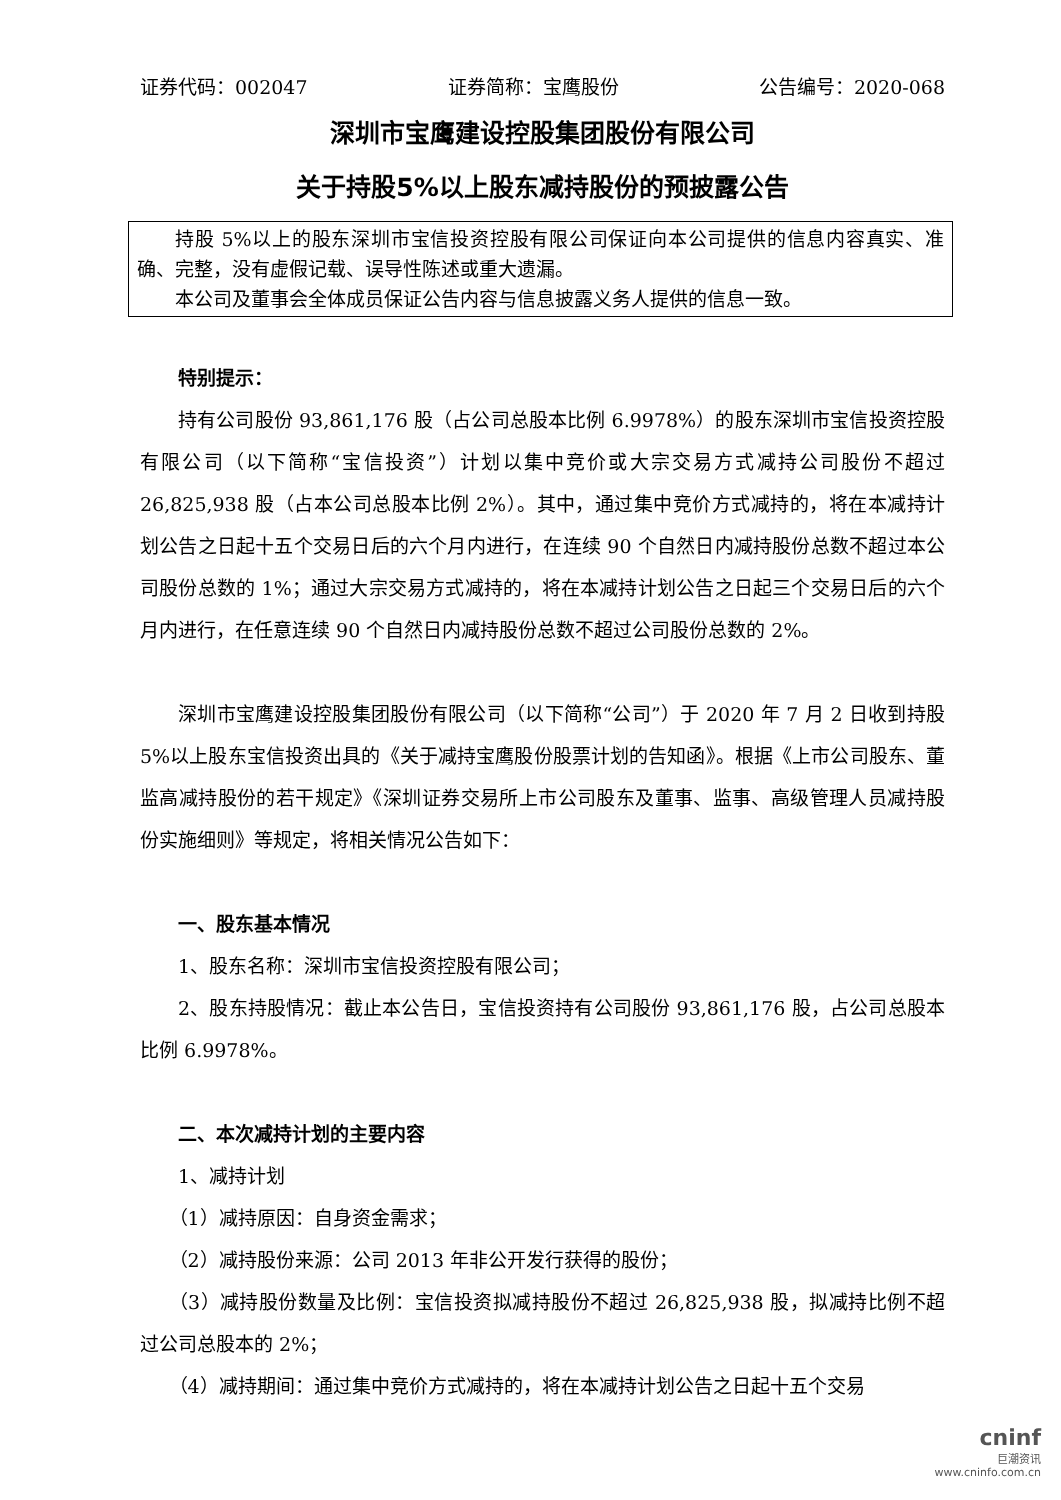证券代码：002047 证券简称：宝鹰股份 公告编号：2020-068
深圳市宝鹰建设控股集团股份有限公司
关于持股5%以上股东减持股份的预披露公告
持股 5%以上的股东深圳市宝信投资控股有限公司保证向本公司提供的信息内容真实、准确、完整，没有虚假记载、误导性陈述或重大遗漏。
本公司及董事会全体成员保证公告内容与信息披露义务人提供的信息一致。
特别提示：
持有公司股份 93,861,176 股（占公司总股本比例 6.9978%）的股东深圳市宝信投资控股有限公司（以下简称“宝信投资”）计划以集中竞价或大宗交易方式减持公司股份不超过 26,825,938 股（占本公司总股本比例 2%）。其中，通过集中竞价方式减持的，将在本减持计划公告之日起十五个交易日后的六个月内进行，在连续 90 个自然日内减持股份总数不超过本公司股份总数的 1%；通过大宗交易方式减持的，将在本减持计划公告之日起三个交易日后的六个月内进行，在任意连续 90 个自然日内减持股份总数不超过公司股份总数的 2%。
深圳市宝鹰建设控股集团股份有限公司（以下简称“公司”）于 2020 年 7 月 2 日收到持股 5%以上股东宝信投资出具的《关于减持宝鹰股份股票计划的告知函》。根据《上市公司股东、董监高减持股份的若干规定》《深圳证券交易所上市公司股东及董事、监事、高级管理人员减持股份实施细则》等规定，将相关情况公告如下：
一、股东基本情况
1、股东名称：深圳市宝信投资控股有限公司；
2、股东持股情况：截止本公告日，宝信投资持有公司股份 93,861,176 股，占公司总股本比例 6.9978%。
二、本次减持计划的主要内容
1、减持计划
（1）减持原因：自身资金需求；
（2）减持股份来源：公司 2013 年非公开发行获得的股份；
（3）减持股份数量及比例：宝信投资拟减持股份不超过 26,825,938 股，拟减持比例不超过公司总股本的 2%；
（4）减持期间：通过集中竞价方式减持的，将在本减持计划公告之日起十五个交易
cninf
巨潮资讯
www.cninfo.com.cn